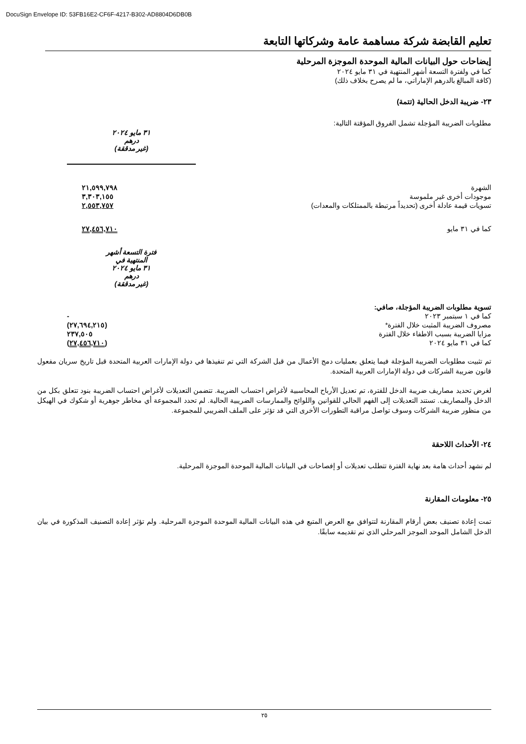DocuSign Envelope ID: 53FB16E2-CF6F-4217-B302-AD8804D6DB0B
تعليم القابضة شركة مساهمة عامة وشركاتها التابعة
إيضاحات حول البيانات المالية الموحدة الموجزة المرحلية
كما في ولفترة التسعة أشهر المنتهية في ٣١ مايو ٢٠٢٤
(كافة المبالغ بالدرهم الإماراتي، ما لم يصرح بخلاف ذلك)
٢٣- ضريبة الدخل الحالية (تتمة)
مطلوبات الضريبة المؤجلة تشمل الفروق المؤقتة التالية:
| | ٣١ مايو ٢٠٢٤ درهم (غير مدققة) |
| الشهرة | ٢١,٥٩٩,٧٩٨ |
| موجودات أخرى غير ملموسة | ٣,٣٠٣,١٥٥ |
| تسويات قيمة عادلة أخرى (تحديداً مرتبطة بالممتلكات والمعدات) | ٢,٥٥٣,٧٥٧ |
| كما في ٣١ مايو | ٢٧,٤٥٦,٧١٠ |
| | فترة التسعة أشهر المنتهية في ٣١ مايو ٢٠٢٤ درهم (غير مدققة) |
| تسوية مطلوبات الضريبة المؤجلة، صافي: | |
| كما في ١ سبتمبر ٢٠٢٣ | - |
| مصروف الضريبة المثبت خلال الفترة* | (٢٧,٦٩٤,٢١٥) |
| مزايا الضريبة بسبب الاطفاء خلال الفترة | ٢٣٧,٥٠٥ |
| كما في ٣١ مايو ٢٠٢٤ | (٢٧,٤٥٦,٧١٠) |
تم تثبيت مطلوبات الضريبة المؤجلة فيما يتعلق بعمليات دمج الأعمال من قبل الشركة التي تم تنفيذها في دولة الإمارات العربية المتحدة قبل تاريخ سريان مفعول قانون ضريبة الشركات في دولة الإمارات العربية المتحدة.
لغرض تحديد مصاريف ضريبة الدخل للفترة، تم تعديل الأرباح المحاسبية لأغراض احتساب الضريبة. تتضمن التعديلات لأغراض احتساب الضريبة بنود تتعلق بكل من الدخل والمصاريف. تستند التعديلات إلى الفهم الحالي للقوانين واللوائح والممارسات الضريبية الحالية. لم تحدد المجموعة أي مخاطر جوهرية أو شكوك في الهيكل من منظور ضريبة الشركات وسوف تواصل مراقبة التطورات الأخرى التي قد تؤثر على الملف الضريبي للمجموعة.
٢٤- الأحداث اللاحقة
لم نشهد أحداث هامة بعد نهاية الفترة تتطلب تعديلات أو إفصاحات في البيانات المالية الموحدة الموجزة المرحلية.
٢٥- معلومات المقارنة
تمت إعادة تصنيف بعض أرقام المقارنة لتتوافق مع العرض المتبع في هذه البيانات المالية الموحدة الموجزة المرحلية. ولم تؤثر إعادة التصنيف المذكورة في بيان الدخل الشامل الموحد الموجز المرحلي الذي تم تقديمه سابقًا.
٢٥